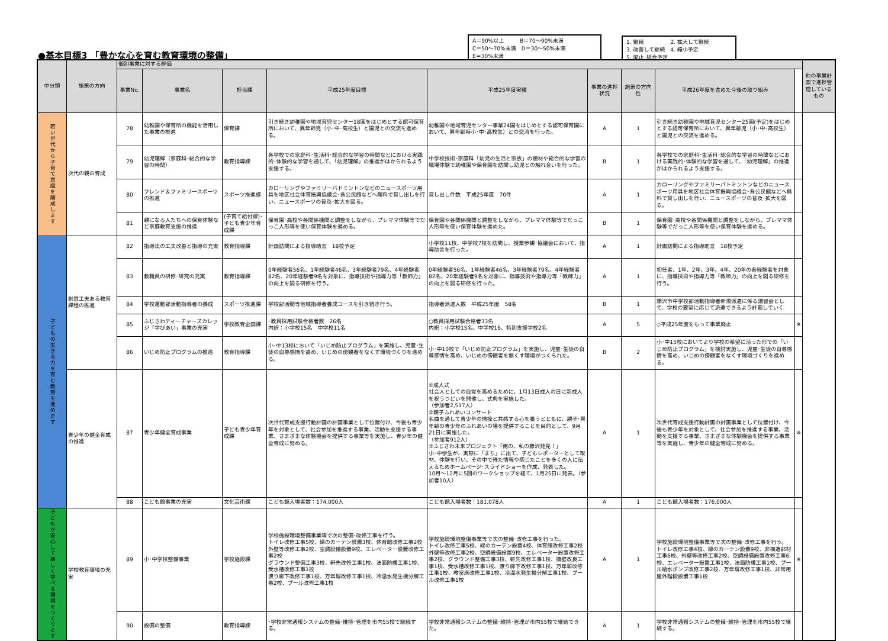●基本目標3 「豊かな心を育む教育環境の整備」
A＝90%以上　　　B＝70～90%未満
C＝50～70%未満　D＝30～50%未満
E＝30%未満
1. 継続　　　　　2. 拡大して継続
3. 改善して継続　4. 縮小予定
5. 廃止･統合予定
| 中分類 | 施策の方向 | 個別事業に対する評価 | | | | | | | | | 他の事業計画で進捗管理しているもの |
| --- | --- | --- | --- | --- | --- | --- | --- | --- | --- | --- | --- |
| | | 事業No. | 事業名 | 担当課 | 平成25年度目標 | 平成25年度実績 | 事業の進捗状況 | 施策の方向性 | 平成26年度を含めた今後の取り組み | | |
| 若い世代から子育て意識を醸成します | 次代の親の育成 | 78 | 幼稚園や保育所の機能を活用した事業の推進 | 保育課 | 引き続き幼稚園や地域育児センター18園をはじめとする認可保育所において、異年齢児（小･中･高校生）と園児との交流を進める。 | 幼稚園や地域育児センター事業24園をはじめとする認可保育園において、異年齢時小･中･高校生）との交流を行った。 | A | 1 | 引き続き幼稚園や地域育児センター25園(予定)をはじめとする認可保育所において、異年齢児（小･中･高校生）と園児との交流を進める。 | | |
| | | 79 | 幼児理解（家庭科･総合的な学習の時間） | 教育指導課 | 各学校での家庭科･生活科･総合的な学習の時間などにおける実践的･体験的な学習を通して、「幼児理解」の推進がはかられるよう支援する。 | 中学校技術･家庭科「幼児の生活と家族」の題材や総合的な学習の職場体験で幼稚園や保育園を訪問し幼児との触れ合いを行った。 | B | 1 | 各学校での家庭科･生活科･総合的な学習の時間などにおける実践的･体験的な学習を通して、「幼児理解」の推進がはかられるよう支援する。 | | |
| | | 80 | フレンド＆ファミリースポーツの推進 | スポーツ推進課 | カローリングやファミリーバドミントンなどのニュースポーツ用具を地区社会体育振興協議会･各公民館などへ無料で貸し出しを行い、ニュースポーツの普及･拡大を図る。 | 貸し出し件数 平成25年度 70件 | A | 1 | カローリングやファミリーバトミントンなどのニュースポーツ用具を地区社会体育振興協議会･各公民館などへ無料で貸し出しを行い、ニュースポーツの普及･拡大を図る。 | | |
| | | 81 | 親になる人たちへの保育体験など家庭教育支援の推進 | (子育て給付課)･子ども青少年育成課 | 保育園･高校や各関係機関と調整をしながら、プレママ体験等でだっこ人形等を使い保育体験を進める。 | 保育園や各関係機関と調整をしながら、プレママ体験等でだっこ人形等を使い保育体験を進めた。 | B | 1 | 保育園･高校や各関係機関と調整をしながら、プレママ体験等でだっこ人形等を使い保育体験を進める。 | | |
| 子どもの生きる力を育む教育を進めます | 創意工夫ある教育課程の推進 | 82 | 指導法の工夫改善と指導の充実 | 教育指導課 | 計画訪問による指導助言 18校予定 | 小学校11校、中学校7校を訪問し、授業参観･協議会において、指導助言を行った。 | A | 1 | 計画訪問による指導助言 18校予定 | | |
| | | 83 | 教職員の研修･研究の充実 | 教育指導課 | 0年経験者56名、1年経験者46名、3年経験者79名、4年経験者82名、20年経験者9名を対象に、指導技術や指導力等「教師力」の向上を図る研修を行う。 | 0年経験者56名、1年経験者46名、3年経験者79名、4年経験者82名、20年経験者9名を対象に、指導技術や指導力等「教師力」の向上を図る研修を行った。 | A | 1 | 初任者、1年、2年、3年、4年、20年の各経験者を対象に、指導技術や指導力等「教師力」の向上を図る研修を行う。 | | |
| | | 84 | 学校運動部活動指導者の養成 | スポーツ推進課 | 学校部活動等地域指導者養成コースを引き続き行う。 | 指導者派遣人数 平成25年度 58名 | B | 1 | 藤沢市中学校部活動指導者新規派遣に係る講習会として、学校の要望に応じて派遣できるよう計画していく | | |
| | | 85 | ふじさわティーチャーズカレッジ「学びあい」事業の充実 | 学校教育企画課 | ･教員採用試験合格者数 26名 内訳：小学校15名 中学校11名 | ○教員採用試験合格者33名 内訳：小学校15名、中学校16、特別支援学校2名 | A | 5 | ◇平成25年度をもって事業廃止 | ※ | |
| | | 86 | いじめ防止プログラムの推進 | 教育指導課 | 小･中13校において「いじめ防止プログラム」を実施し、児童･生徒の自尊感情を高め、いじめの傍観者をなくす環境づくりを進める。 | 小･中10校で「いじめ防止プログラム」を実施し、児童･生徒の自尊感情を高め、いじめの傍観者を無くす環境がつくられた。 | B | 2 | 小･中15校においてより学校の希望に沿った形での「いじめ防止プログラム」を検討実施し、児童･生徒の自尊感情を高め、いじめの傍観者をなくす環境づくりを進める。 | | |
| | 青少年の健全育成の推進 | 87 | 青少年健全育成事業 | 子ども青少年育成課 | 次世代育成支援行動計画の計画事業として位置付け、今後も青少年を対象として、社会参加を推進する事業、活動を支援する事業、さまざまな体験機会を提供する事業等を実施し、青少年の健全育成に努める。 | ①成人式 社会人としての自覚を高めるために、1月13日成人の日に新成人を祝うつどいを開催し、式典を実施した。 （参加者2,517人） ②親子ふれあいコンサート 名曲を通して青少年の情操と共感する心を養うとともに、親子･異年齢の青少年のふれあいの場を提供することを目的として、9月21日に実施した。 （参加者912人） ③ふじさわ未来プロジェクト「俺の、私の藤沢発見！」 小･中学生が、実際に「まち」に出て、子どもレポーターとして取材、体験を行い、その中で得た情報や感じたことを多くの人に伝えるためホームページ･スライドショーを作成、発表した。 10月～12月に5回のワークショップを経て、1月25日に発表。（参加者10人） | A | 1 | 次世代育成支援行動計画の計画事業として位置付け、今後も青少年を対象として、社会参加を推進する事業、活動を支援する事業、さまざまな体験機会を提供する事業等を実施し、青少年の健全育成に努める。 | ※ | |
| | | 88 | こども館事業の充実 | 文化芸術課 | こども館入場者数：174,000人 | こども館入場者数：181,078人 | A | 1 | こども館入場者数：176,000人 | | |
| 子どもが安心して楽しく学べる環境をつくります | 学校教育環境の充実 | 89 | 小･中学校整備事業 | 学校施設課 | 学校施設環境整備事業等で次の整備･改修工事を行う。 トイレ改修工事5校、緑のカーテン設置3校、体育館改修工事2校 外壁等改修工事2校、空調設備設置9校、エレベーター設置改修工事2校 グラウンド整備工事3校、軒先改修工事1校、法面防護工事1校、受水槽改修工事1校 渡り廊下改修工事1校、万年塀改修工事1校、冷温水発生機分解工事2校、プール改修工事1校 | 学校施設環境整備事業等で次の整備･改修工事を行った。 トイレ改修工事5校、緑のカーテン設置4校、体育館改修工事2校外壁等改修工事2校、空調設備設置9校、エレベーター設置改修工事2校、グラウンド整備工事3校、軒先改修工事1校、擁壁改良工事1校、受水槽改修工事1校、渡り廊下改修工事1校、万年塀改修工事1校、教室床改修工事1校、冷温水発生機分解工事1校、プール改修工事1校 | A | 1 | 学校施設環境整備事業等で次の整備･改修工事を行う。 トイレ改修工事4校、緑のカーテン設置9校、非構造部材工事6校、外壁等改修工事2校、空調設備設置改修工事6校、エレベーター設置工事1校、法面防護工事1校、プール給水ポンプ改修工事2校、万年塀改修工事1校、非常用屋外階段設置工事1校 | ※ | |
| | | 90 | 設備の整備 | 教育指導課 | ･学校非常通報システムの整備･維持･管理を市内55校で継続する。 | 学校非常通報システムの整備･維持･管理が市内55校で継続できた。 | A | 1 | 学校非常通報システムの整備･維持･管理を市内55校で継続する。 | | |